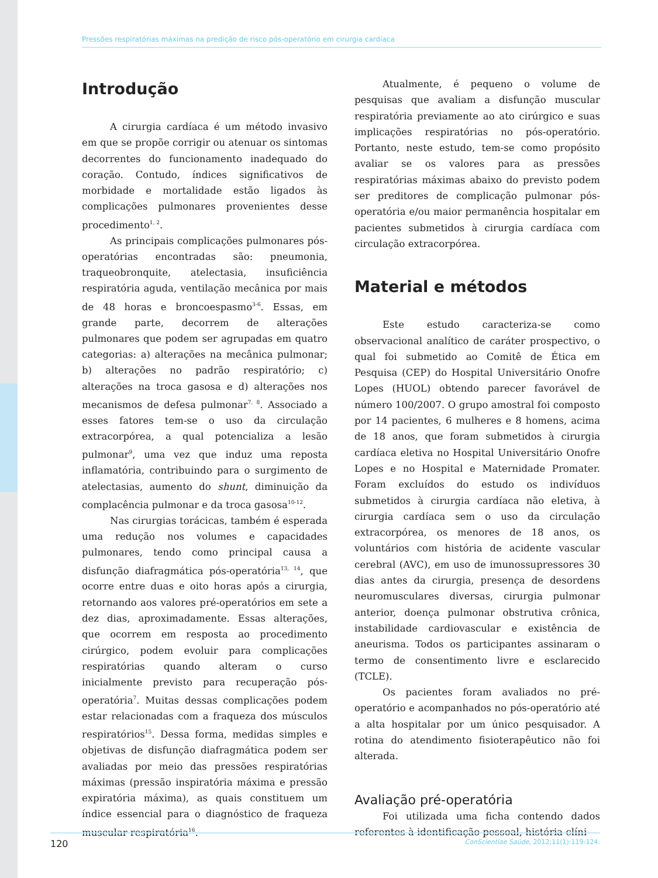Pressões respiratórias máximas na predição de risco pós-operatório em cirurgia cardíaca
Introdução
A cirurgia cardíaca é um método invasivo em que se propõe corrigir ou atenuar os sintomas decorrentes do funcionamento inadequado do coração. Contudo, índices significativos de morbidade e mortalidade estão ligados às complicações pulmonares provenientes desse procedimento<sup>1, 2</sup>.
As principais complicações pulmonares pós-operatórias encontradas são: pneumonia, traqueobronquite, atelectasia, insuficiência respiratória aguda, ventilação mecânica por mais de 48 horas e broncoespasmo<sup>3-6</sup>. Essas, em grande parte, decorrem de alterações pulmonares que podem ser agrupadas em quatro categorias: a) alterações na mecânica pulmonar; b) alterações no padrão respiratório; c) alterações na troca gasosa e d) alterações nos mecanismos de defesa pulmonar<sup>7, 8</sup>. Associado a esses fatores tem-se o uso da circulação extracorpórea, a qual potencializa a lesão pulmonar<sup>9</sup>, uma vez que induz uma reposta inflamatória, contribuindo para o surgimento de atelectasias, aumento do shunt, diminuição da complacência pulmonar e da troca gasosa<sup>10-12</sup>.
Nas cirurgias torácicas, também é esperada uma redução nos volumes e capacidades pulmonares, tendo como principal causa a disfunção diafragmática pós-operatória<sup>13, 14</sup>, que ocorre entre duas e oito horas após a cirurgia, retornando aos valores pré-operatórios em sete a dez dias, aproximadamente. Essas alterações, que ocorrem em resposta ao procedimento cirúrgico, podem evoluir para complicações respiratórias quando alteram o curso inicialmente previsto para recuperação pós-operatória<sup>7</sup>. Muitas dessas complicações podem estar relacionadas com a fraqueza dos músculos respiratórios<sup>15</sup>. Dessa forma, medidas simples e objetivas de disfunção diafragmática podem ser avaliadas por meio das pressões respiratórias máximas (pressão inspiratória máxima e pressão expiratória máxima), as quais constituem um índice essencial para o diagnóstico de fraqueza muscular respiratória<sup>16</sup>.
Atualmente, é pequeno o volume de pesquisas que avaliam a disfunção muscular respiratória previamente ao ato cirúrgico e suas implicações respiratórias no pós-operatório. Portanto, neste estudo, tem-se como propósito avaliar se os valores para as pressões respiratórias máximas abaixo do previsto podem ser preditores de complicação pulmonar pós-operatória e/ou maior permanência hospitalar em pacientes submetidos à cirurgia cardíaca com circulação extracorpórea.
Material e métodos
Este estudo caracteriza-se como observacional analítico de caráter prospectivo, o qual foi submetido ao Comitê de Ética em Pesquisa (CEP) do Hospital Universitário Onofre Lopes (HUOL) obtendo parecer favorável de número 100/2007. O grupo amostral foi composto por 14 pacientes, 6 mulheres e 8 homens, acima de 18 anos, que foram submetidos à cirurgia cardíaca eletiva no Hospital Universitário Onofre Lopes e no Hospital e Maternidade Promater. Foram excluídos do estudo os indivíduos submetidos à cirurgia cardíaca não eletiva, à cirurgia cardíaca sem o uso da circulação extracorpórea, os menores de 18 anos, os voluntários com história de acidente vascular cerebral (AVC), em uso de imunossupressores 30 dias antes da cirurgia, presença de desordens neuromusculares diversas, cirurgia pulmonar anterior, doença pulmonar obstrutiva crônica, instabilidade cardiovascular e existência de aneurisma. Todos os participantes assinaram o termo de consentimento livre e esclarecido (TCLE).
Os pacientes foram avaliados no pré-operatório e acompanhados no pós-operatório até a alta hospitalar por um único pesquisador. A rotina do atendimento fisioterapêutico não foi alterada.
Avaliação pré-operatória
Foi utilizada uma ficha contendo dados referentes à identificação pessoal, história clíni-
120 ConScientiae Saúde, 2012;11(1):119-124.